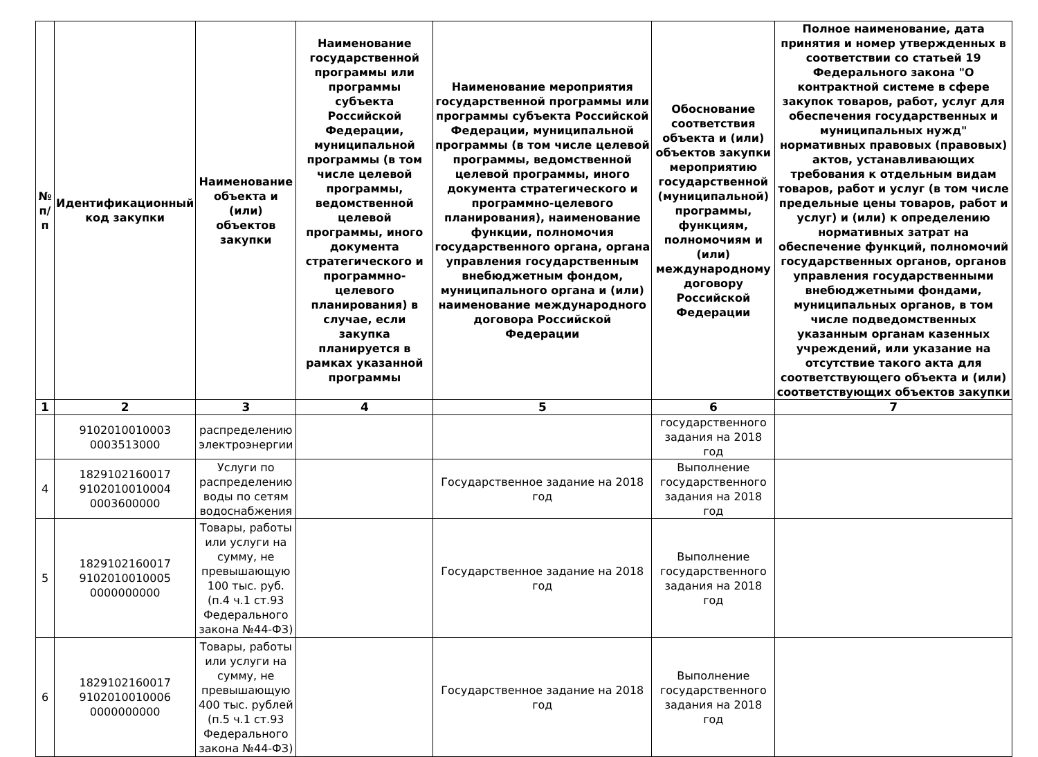| № п/п | Идентификационный код закупки | Наименование объекта и (или) объектов закупки | Наименование государственной программы или программы субъекта Российской Федерации, муниципальной программы (в том числе целевой программы, ведомственной целевой программы, иного документа стратегического и программно-целевого планирования) в случае, если закупка планируется в рамках указанной программы | Наименование мероприятия государственной программы или программы субъекта Российской Федерации, муниципальной программы (в том числе целевой программы, ведомственной целевой программы, иного документа стратегического и программно-целевого планирования), наименование функции, полномочия государственного органа, органа управления государственным внебюджетным фондом, муниципального органа и (или) наименование международного договора Российской Федерации | Обоснование соответствия объекта и (или) объектов закупки мероприятию государственной (муниципальной) программы, функциям, полномочиям и (или) международному договору Российской Федерации | Полное наименование, дата принятия и номер утвержденных в соответствии со статьей 19 Федерального закона "О контрактной системе в сфере закупок товаров, работ, услуг для обеспечения государственных и муниципальных нужд" нормативных правовых (правовых) актов, устанавливающих требования к отдельным видам товаров, работ и услуг (в том числе предельные цены товаров, работ и услуг) и (или) к определению нормативных затрат на обеспечение функций, полномочий государственных органов, органов управления государственными внебюджетными фондами, муниципальных органов, в том числе подведомственных указанным органам казенных учреждений, или указание на отсутствие такого акта для соответствующего объекта и (или) соответствующих объектов закупки |
| --- | --- | --- | --- | --- | --- | --- |
| 1 | 2 | 3 | 4 | 5 | 6 | 7 |
| | 9102010010003 0003513000 | распределению электроэнергии | | | государственного задания на 2018 год | |
| 4 | 1829102160017 9102010010004 0003600000 | Услуги по распределению воды по сетям водоснабжения | | Государственное задание на 2018 год | Выполнение государственного задания на 2018 год | |
| 5 | 1829102160017 9102010010005 0000000000 | Товары, работы или услуги на сумму, не превышающую 100 тыс. руб. (п.4 ч.1 ст.93 Федерального закона №44-ФЗ) | | Государственное задание на 2018 год | Выполнение государственного задания на 2018 год | |
| 6 | 1829102160017 9102010010006 0000000000 | Товары, работы или услуги на сумму, не превышающую 400 тыс. рублей (п.5 ч.1 ст.93 Федерального закона №44-ФЗ) | | Государственное задание на 2018 год | Выполнение государственного задания на 2018 год | |